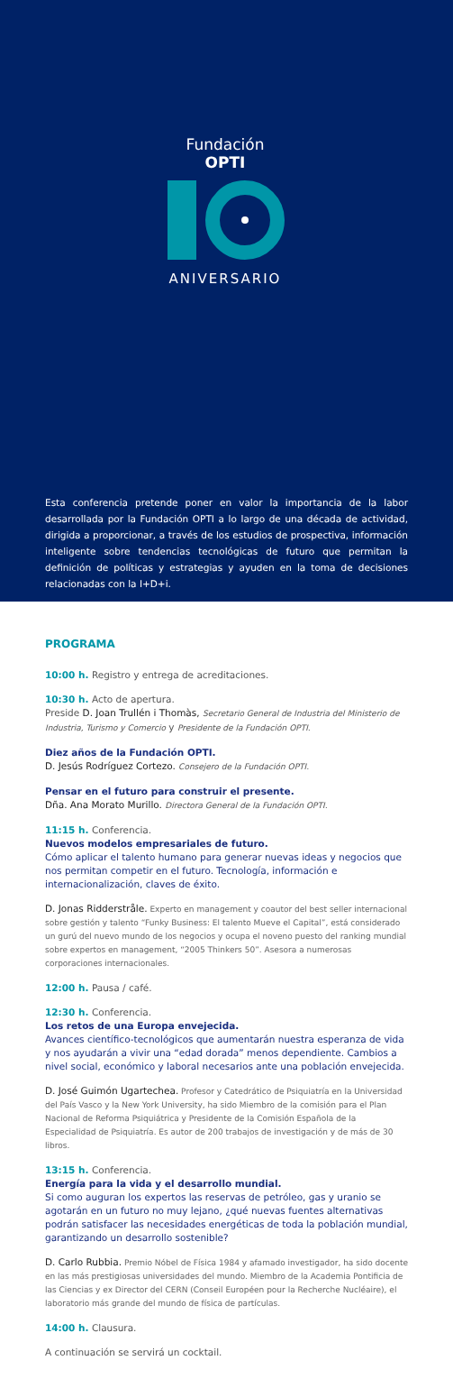Fundación OPTI
ANIVERSARIO
Esta conferencia pretende poner en valor la importancia de la labor desarrollada por la Fundación OPTI a lo largo de una década de actividad, dirigida a proporcionar, a través de los estudios de prospectiva, información inteligente sobre tendencias tecnológicas de futuro que permitan la definición de políticas y estrategias y ayuden en la toma de decisiones relacionadas con la I+D+i.
PROGRAMA
10:00 h. Registro y entrega de acreditaciones.
10:30 h. Acto de apertura.
Preside D. Joan Trullén i Thomàs, Secretario General de Industria del Ministerio de Industria, Turismo y Comercio y Presidente de la Fundación OPTI.
Diez años de la Fundación OPTI.
D. Jesús Rodríguez Cortezo. Consejero de la Fundación OPTI.
Pensar en el futuro para construir el presente.
Dña. Ana Morato Murillo. Directora General de la Fundación OPTI.
11:15 h. Conferencia.
Nuevos modelos empresariales de futuro.
Cómo aplicar el talento humano para generar nuevas ideas y negocios que nos permitan competir en el futuro. Tecnología, información e internacionalización, claves de éxito.
D. Jonas Ridderstråle. Experto en management y coautor del best seller internacional sobre gestión y talento “Funky Business: El talento Mueve el Capital”, está considerado un gurú del nuevo mundo de los negocios y ocupa el noveno puesto del ranking mundial sobre expertos en management, “2005 Thinkers 50”. Asesora a numerosas corporaciones internacionales.
12:00 h. Pausa / café.
12:30 h. Conferencia.
Los retos de una Europa envejecida.
Avances científico-tecnológicos que aumentarán nuestra esperanza de vida y nos ayudarán a vivir una “edad dorada” menos dependiente. Cambios a nivel social, económico y laboral necesarios ante una población envejecida.
D. José Guimón Ugartechea. Profesor y Catedrático de Psiquiatría en la Universidad del País Vasco y la New York University, ha sido Miembro de la comisión para el Plan Nacional de Reforma Psiquiátrica y Presidente de la Comisión Española de la Especialidad de Psiquiatría. Es autor de 200 trabajos de investigación y de más de 30 libros.
13:15 h. Conferencia.
Energía para la vida y el desarrollo mundial.
Si como auguran los expertos las reservas de petróleo, gas y uranio se agotarán en un futuro no muy lejano, ¿qué nuevas fuentes alternativas podrán satisfacer las necesidades energéticas de toda la población mundial, garantizando un desarrollo sostenible?
D. Carlo Rubbia. Premio Nóbel de Física 1984 y afamado investigador, ha sido docente en las más prestigiosas universidades del mundo. Miembro de la Academia Pontificia de las Ciencias y ex Director del CERN (Conseil Européen pour la Recherche Nucléaire), el laboratorio más grande del mundo de física de partículas.
14:00 h. Clausura.
A continuación se servirá un cocktail.